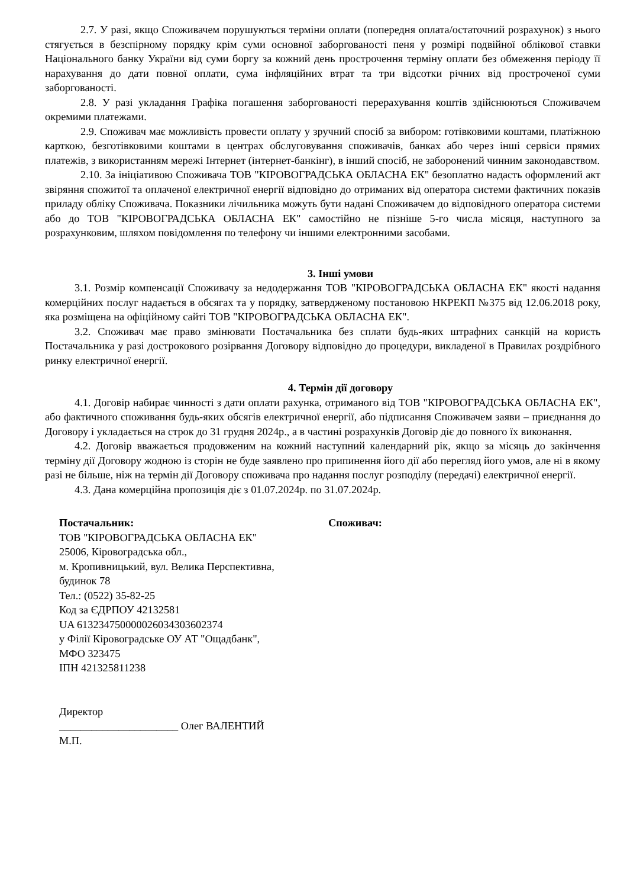2.7. У разі, якщо Споживачем порушуються терміни оплати (попередня оплата/остаточний розрахунок) з нього стягується в безспірному порядку крім суми основної заборгованості пеня у розмірі подвійної облікової ставки Національного банку України від суми боргу за кожний день прострочення терміну оплати без обмеження періоду її нарахування до дати повної оплати, сума інфляційних втрат та три відсотки річних від простроченої суми заборгованості.
2.8. У разі укладання Графіка погашення заборгованості перерахування коштів здійснюються Споживачем окремими платежами.
2.9. Споживач має можливість провести оплату у зручний спосіб за вибором: готівковими коштами, платіжною карткою, безготівковими коштами в центрах обслуговування споживачів, банках або через інші сервіси прямих платежів, з використанням мережі Інтернет (інтернет-банкінг), в інший спосіб, не заборонений чинним законодавством.
2.10. За ініціативою Споживача ТОВ "КІРОВОГРАДСЬКА ОБЛАСНА ЕК" безоплатно надасть оформлений акт звіряння спожитої та оплаченої електричної енергії відповідно до отриманих від оператора системи фактичних показів приладу обліку Споживача. Показники лічильника можуть бути надані Споживачем до відповідного оператора системи або до ТОВ "КІРОВОГРАДСЬКА ОБЛАСНА ЕК" самостійно не пізніше 5-го числа місяця, наступного за розрахунковим, шляхом повідомлення по телефону чи іншими електронними засобами.
3. Інші умови
3.1. Розмір компенсації Споживачу за недодержання ТОВ "КІРОВОГРАДСЬКА ОБЛАСНА ЕК" якості надання комерційних послуг надається в обсягах та у порядку, затвердженому постановою НКРЕКП №375 від 12.06.2018 року, яка розміщена на офіційному сайті ТОВ "КІРОВОГРАДСЬКА ОБЛАСНА ЕК".
3.2. Споживач має право змінювати Постачальника без сплати будь-яких штрафних санкцій на користь Постачальника у разі дострокового розірвання Договору відповідно до процедури, викладеної в Правилах роздрібного ринку електричної енергії.
4. Термін дії договору
4.1. Договір набирає чинності з дати оплати рахунка, отриманого від ТОВ "КІРОВОГРАДСЬКА ОБЛАСНА ЕК", або фактичного споживання будь-яких обсягів електричної енергії, або підписання Споживачем заяви – приєднання до Договору і укладається на строк до 31 грудня 2024р., а в частині розрахунків Договір діє до повного їх виконання.
4.2. Договір вважається продовженим на кожний наступний календарний рік, якщо за місяць до закінчення терміну дії Договору жодною із сторін не буде заявлено про припинення його дії або перегляд його умов, але ні в якому разі не більше, ніж на термін дії Договору споживача про надання послуг розподілу (передачі) електричної енергії.
4.3. Дана комерційна пропозиція діє з 01.07.2024р. по 31.07.2024р.
Постачальник:
ТОВ "КІРОВОГРАДСЬКА ОБЛАСНА ЕК"
25006, Кіровоградська обл.,
м. Кропивницький, вул. Велика Перспективна,
будинок 78
Тел.: (0522) 35-82-25
Код за ЄДРПОУ 42132581
UA 613234750000026034303602374
у Філії Кіровоградське ОУ АТ "Ощадбанк",
МФО 323475
ІПН 421325811238
Директор
______________________ Олег ВАЛЕНТИЙ
М.П.
Споживач: